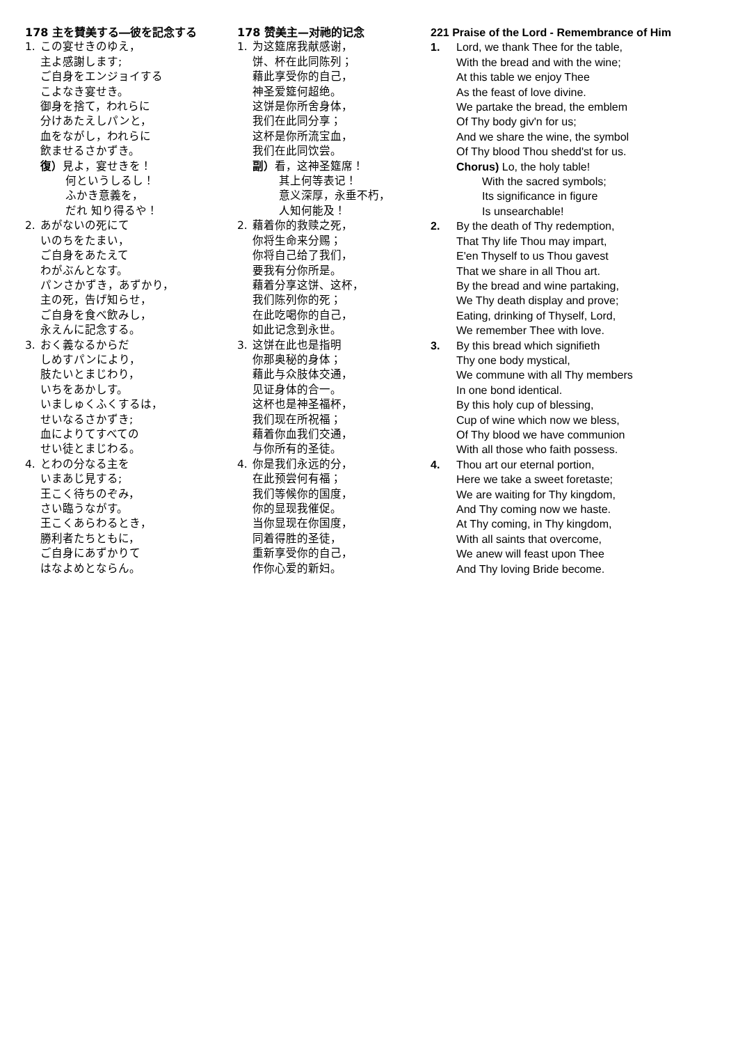178 主を賛美する―彼を記念する
1. この宴せきのゆえ，
主よ感謝します;
ご自身をエンジョイする
こよなき宴せき。
御身を捨て，われらに
分けあたえしパンと，
血をながし，われらに
飲ませるさかずき。
復）見よ，宴せきを！
何というしるし！
ふかき意義を，
だれ 知り得るや！
2. あがないの死にて
いのちをたまい，
ご自身をあたえて
わがぶんとなす。
パンさかずき，あずかり，
主の死，告げ知らせ，
ご自身を食べ飲みし，
永えんに記念する。
3. おく義なるからだ
しめすパンにより，
肢たいとまじわり，
いちをあかしす。
いましゅくふくするは，
せいなるさかずき;
血によりてすべての
せい徒とまじわる。
4. とわの分なる主を
いまあじ見する;
王こく待ちのぞみ，
さい臨うながす。
王こくあらわるとき，
勝利者たちともに，
ご自身にあずかりて
はなよめとならん。
178 赞美主—对祂的记念
1. 为这筵席我献感谢，
饼、杯在此同陈列；
藉此享受你的自己，
神圣爱筵何超绝。
这饼是你所舍身体，
我们在此同分享；
这杯是你所流宝血，
我们在此同饮尝。
副）看，这神圣筵席！
其上何等表记！
意义深厚，永垂不朽，
人知何能及！
2. 藉着你的救赎之死，
你将生命来分赐；
你将自己给了我们，
要我有分你所是。
藉着分享这饼、这杯，
我们陈列你的死；
在此吃喝你的自己，
如此记念到永世。
3. 这饼在此也是指明
你那奥秘的身体；
藉此与众肢体交通，
见证身体的合一。
这杯也是神圣福杯，
我们现在所祝福；
藉着你血我们交通，
与你所有的圣徒。
4. 你是我们永远的分，
在此预尝何有福；
我们等候你的国度，
你的显现我催促。
当你显现在你国度，
同着得胜的圣徒，
重新享受你的自己，
作你心爱的新妇。
221 Praise of the Lord - Remembrance of Him
1. Lord, we thank Thee for the table,
With the bread and with the wine;
At this table we enjoy Thee
As the feast of love divine.
We partake the bread, the emblem
Of Thy body giv'n for us;
And we share the wine, the symbol
Of Thy blood Thou shedd'st for us.
Chorus) Lo, the holy table!
With the sacred symbols;
Its significance in figure
Is unsearchable!
2. By the death of Thy redemption,
That Thy life Thou may impart,
E'en Thyself to us Thou gavest
That we share in all Thou art.
By the bread and wine partaking,
We Thy death display and prove;
Eating, drinking of Thyself, Lord,
We remember Thee with love.
3. By this bread which signifieth
Thy one body mystical,
We commune with all Thy members
In one bond identical.
By this holy cup of blessing,
Cup of wine which now we bless,
Of Thy blood we have communion
With all those who faith possess.
4. Thou art our eternal portion,
Here we take a sweet foretaste;
We are waiting for Thy kingdom,
And Thy coming now we haste.
At Thy coming, in Thy kingdom,
With all saints that overcome,
We anew will feast upon Thee
And Thy loving Bride become.